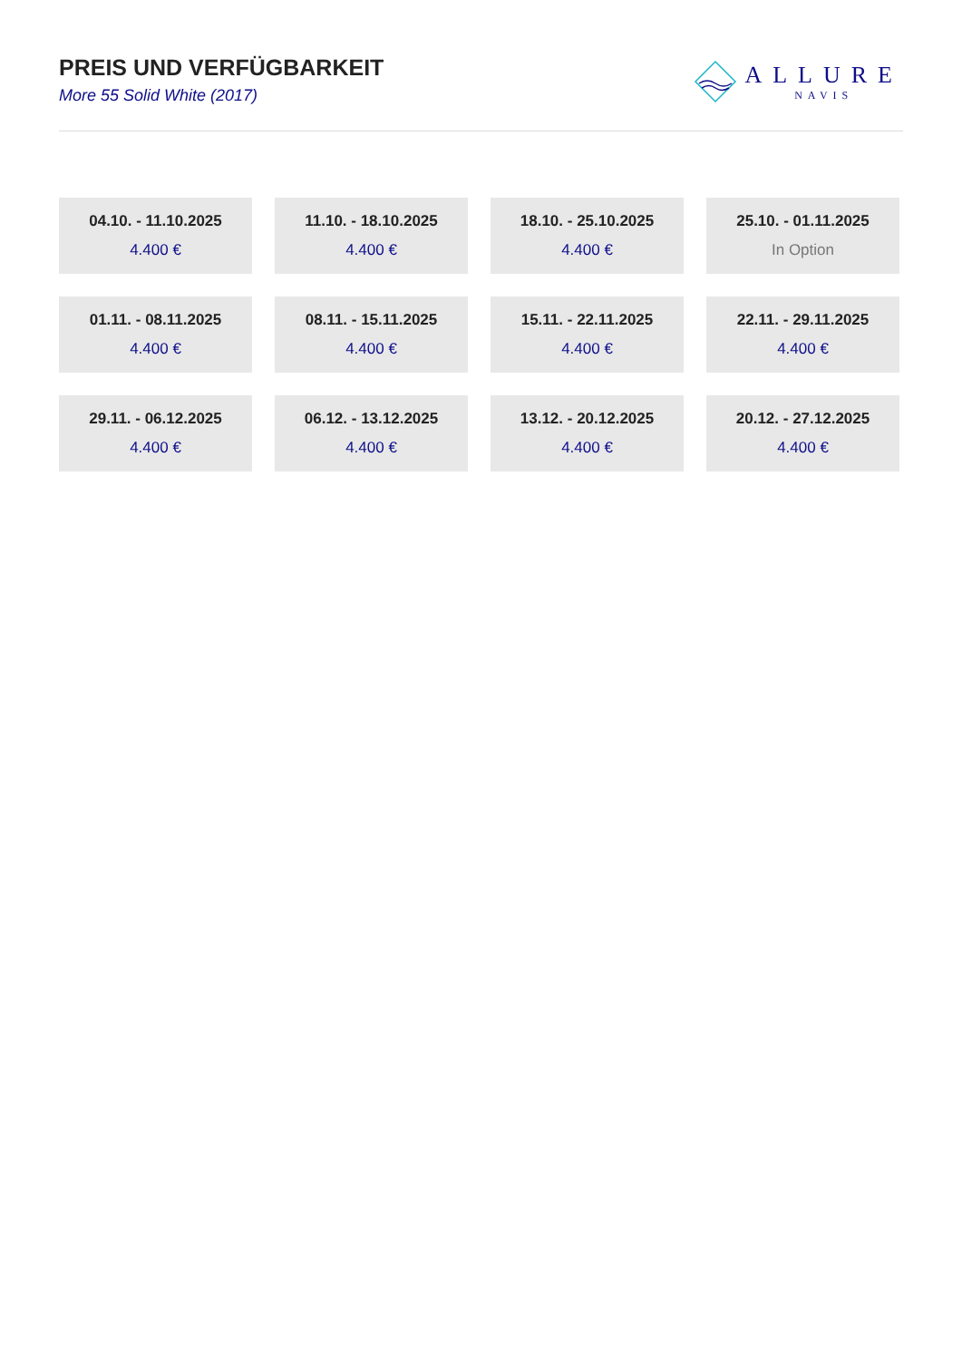PREIS UND VERFÜGBARKEIT
More 55 Solid White (2017)
ALLURE
NAVIS
04.10. - 11.10.2025
4.400 €
11.10. - 18.10.2025
4.400 €
18.10. - 25.10.2025
4.400 €
25.10. - 01.11.2025
In Option
01.11. - 08.11.2025
4.400 €
08.11. - 15.11.2025
4.400 €
15.11. - 22.11.2025
4.400 €
22.11. - 29.11.2025
4.400 €
29.11. - 06.12.2025
4.400 €
06.12. - 13.12.2025
4.400 €
13.12. - 20.12.2025
4.400 €
20.12. - 27.12.2025
4.400 €